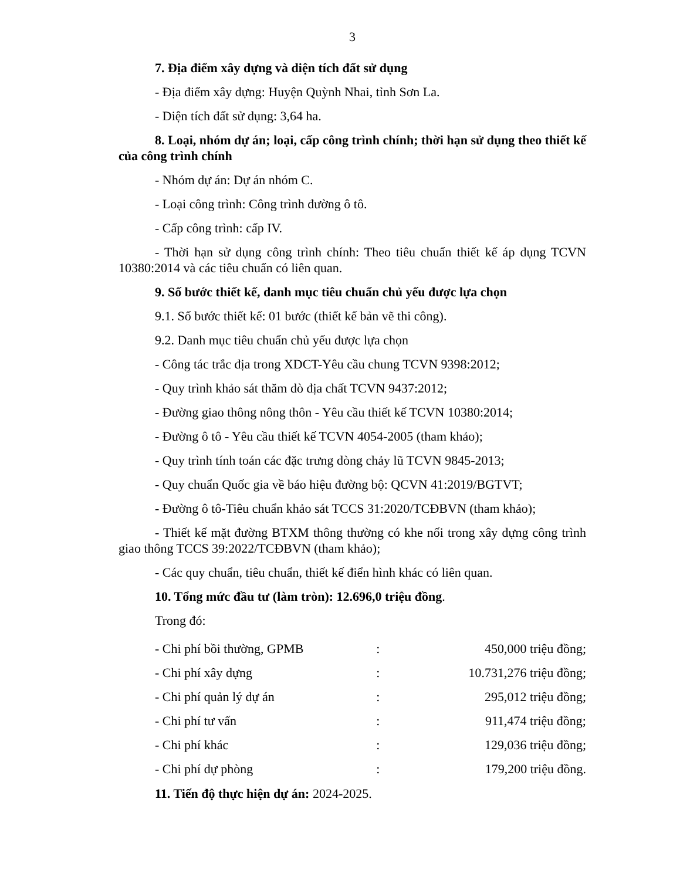3
7. Địa điểm xây dựng và diện tích đất sử dụng
- Địa điểm xây dựng: Huyện Quỳnh Nhai, tỉnh Sơn La.
- Diện tích đất sử dụng: 3,64 ha.
8. Loại, nhóm dự án; loại, cấp công trình chính; thời hạn sử dụng theo thiết kế của công trình chính
- Nhóm dự án: Dự án nhóm C.
- Loại công trình: Công trình đường ô tô.
- Cấp công trình: cấp IV.
- Thời hạn sử dụng công trình chính: Theo tiêu chuẩn thiết kế áp dụng TCVN 10380:2014 và các tiêu chuẩn có liên quan.
9. Số bước thiết kế, danh mục tiêu chuẩn chủ yếu được lựa chọn
9.1. Số bước thiết kế: 01 bước (thiết kế bản vẽ thi công).
9.2. Danh mục tiêu chuẩn chủ yếu được lựa chọn
- Công tác trắc địa trong XDCT-Yêu cầu chung TCVN 9398:2012;
- Quy trình khảo sát thăm dò địa chất TCVN 9437:2012;
- Đường giao thông nông thôn - Yêu cầu thiết kế TCVN 10380:2014;
- Đường ô tô - Yêu cầu thiết kế TCVN 4054-2005 (tham khảo);
- Quy trình tính toán các đặc trưng dòng chảy lũ TCVN 9845-2013;
- Quy chuẩn Quốc gia về báo hiệu đường bộ: QCVN 41:2019/BGTVT;
- Đường ô tô-Tiêu chuẩn khảo sát TCCS 31:2020/TCĐBVN (tham khảo);
- Thiết kế mặt đường BTXM thông thường có khe nối trong xây dựng công trình giao thông TCCS 39:2022/TCĐBVN (tham khảo);
- Các quy chuẩn, tiêu chuẩn, thiết kế điển hình khác có liên quan.
10. Tổng mức đầu tư (làm tròn): 12.696,0 triệu đồng.
Trong đó:
| - Chi phí bồi thường, GPMB | : | 450,000 triệu đồng; |
| - Chi phí xây dựng | : | 10.731,276 triệu đồng; |
| - Chi phí quản lý dự án | : | 295,012 triệu đồng; |
| - Chi phí tư vấn | : | 911,474 triệu đồng; |
| - Chi phí khác | : | 129,036 triệu đồng; |
| - Chi phí dự phòng | : | 179,200 triệu đồng. |
11. Tiến độ thực hiện dự án: 2024-2025.